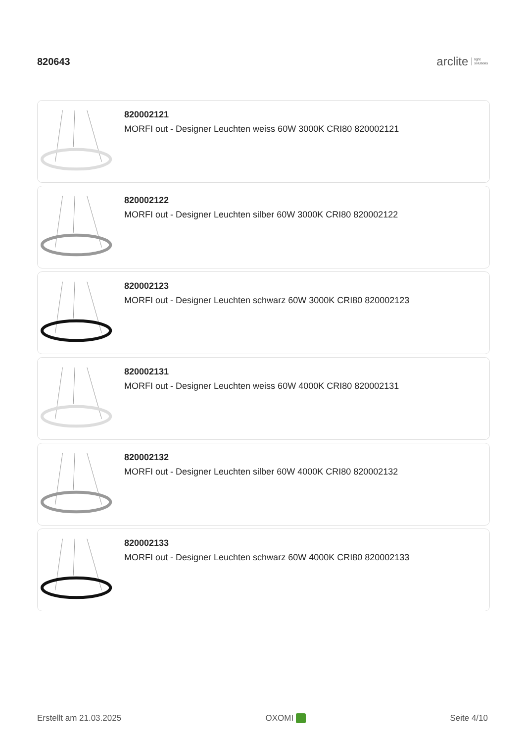820643
arclite light
solutions
820002121
MORFI out - Designer Leuchten weiss 60W 3000K CRI80 820002121
820002122
MORFI out - Designer Leuchten silber 60W 3000K CRI80 820002122
820002123
MORFI out - Designer Leuchten schwarz 60W 3000K CRI80 820002123
820002131
MORFI out - Designer Leuchten weiss 60W 4000K CRI80 820002131
820002132
MORFI out - Designer Leuchten silber 60W 4000K CRI80 820002132
820002133
MORFI out - Designer Leuchten schwarz 60W 4000K CRI80 820002133
Erstellt am 21.03.2025 OXOMI Seite 4/10